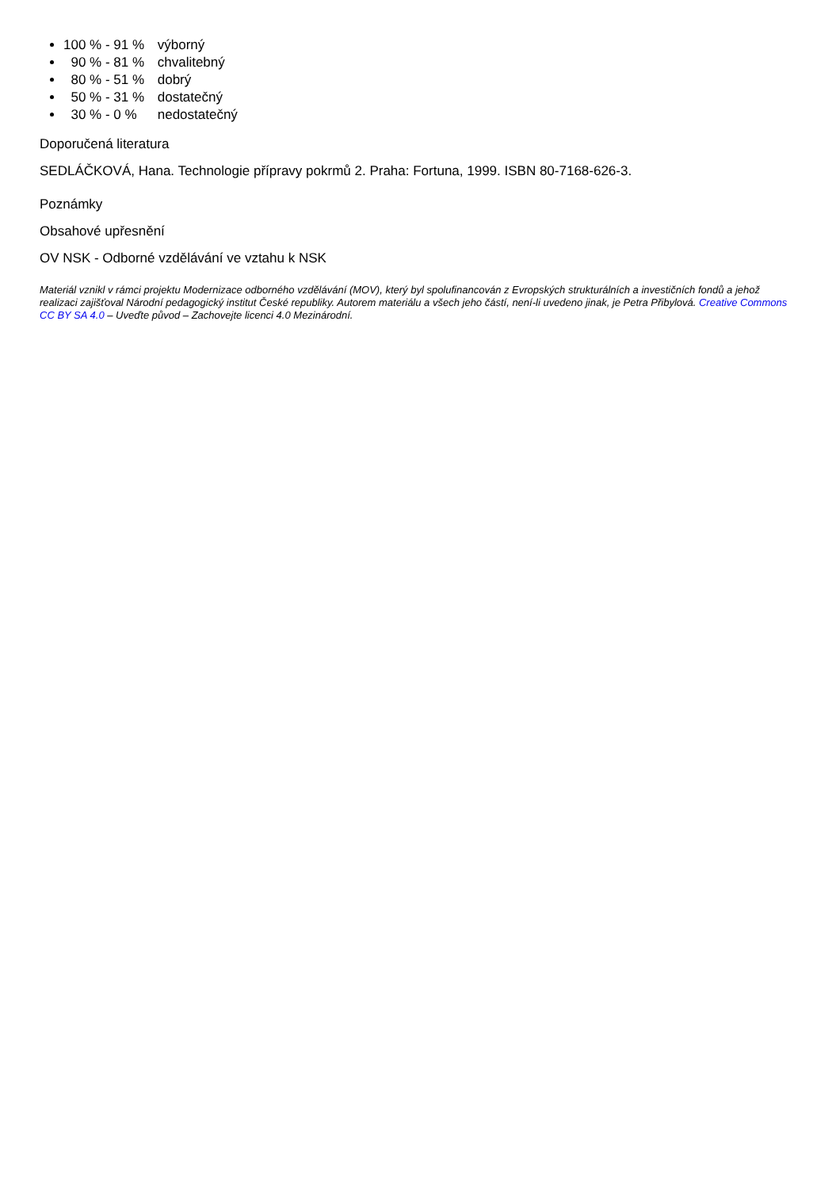100 % - 91 % výborný
90 % - 81 % chvalitebný
80 % - 51 % dobrý
50 % - 31 % dostatečný
30 % - 0 % nedostatečný
Doporučená literatura
SEDLÁČKOVÁ, Hana. Technologie přípravy pokrmů 2. Praha: Fortuna, 1999. ISBN 80-7168-626-3.
Poznámky
Obsahové upřesnění
OV NSK - Odborné vzdělávání ve vztahu k NSK
Materiál vznikl v rámci projektu Modernizace odborného vzdělávání (MOV), který byl spolufinancován z Evropských strukturálních a investičních fondů a jehož realizaci zajišťoval Národní pedagogický institut České republiky. Autorem materiálu a všech jeho částí, není-li uvedeno jinak, je Petra Přibylová. Creative Commons CC BY SA 4.0 – Uveďte původ – Zachovejte licenci 4.0 Mezinárodní.